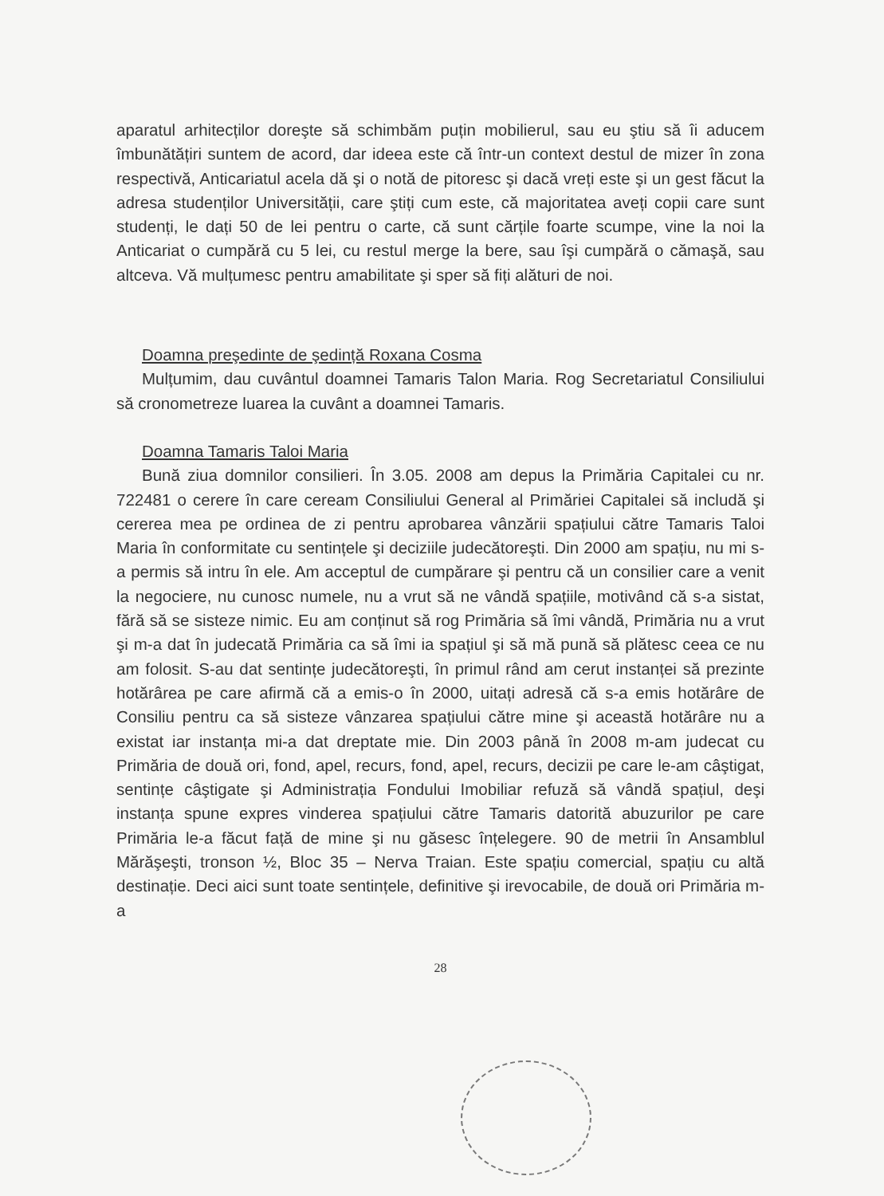aparatul arhitecților doreşte să schimbăm puțin mobilierul, sau eu ştiu să îi aducem îmbunătățiri suntem de acord, dar ideea este că într-un context destul de mizer în zona respectivă, Anticariatul acela dă şi o notă de pitoresc şi dacă vreți este şi un gest făcut la adresa studenților Universității, care ştiți cum este, că majoritatea aveți copii care sunt studenți, le dați 50 de lei pentru o carte, că sunt cărțile foarte scumpe, vine la noi la Anticariat o cumpără cu 5 lei, cu restul merge la bere, sau îşi cumpără o cămaşă, sau altceva. Vă mulțumesc pentru amabilitate şi sper să fiți alături de noi.
Doamna preşedinte de şedință Roxana Cosma
Mulțumim, dau cuvântul doamnei Tamaris Talon Maria. Rog Secretariatul Consiliului să cronometreze luarea la cuvânt a doamnei Tamaris.
Doamna Tamaris Taloi Maria
Bună ziua domnilor consilieri. În 3.05. 2008 am depus la Primăria Capitalei cu nr. 722481 o cerere în care ceream Consiliului General al Primăriei Capitalei să includă şi cererea mea pe ordinea de zi pentru aprobarea vânzării spațiului către Tamaris Taloi Maria în conformitate cu sentințele şi deciziile judecătoreşti. Din 2000 am spațiu, nu mi s-a permis să intru în ele. Am acceptul de cumpărare şi pentru că un consilier care a venit la negociere, nu cunosc numele, nu a vrut să ne vândă spațiile, motivând că s-a sistat, fără să se sisteze nimic. Eu am conținut să rog Primăria să îmi vândă, Primăria nu a vrut şi m-a dat în judecată Primăria ca să îmi ia spațiul şi să mă pună să plătesc ceea ce nu am folosit. S-au dat sentințe judecătoreşti, în primul rând am cerut instanței să prezinte hotărârea pe care afirmă că a emis-o în 2000, uitați adresă că s-a emis hotărâre de Consiliu pentru ca să sisteze vânzarea spațiului către mine şi această hotărâre nu a existat iar instanța mi-a dat dreptate mie. Din 2003 până în 2008 m-am judecat cu Primăria de două ori, fond, apel, recurs, fond, apel, recurs, decizii pe care le-am câştigat, sentințe câştigate şi Administrația Fondului Imobiliar refuză să vândă spațiul, deşi instanța spune expres vinderea spațiului către Tamaris datorită abuzurilor pe care Primăria le-a făcut față de mine şi nu găsesc înțelegere. 90 de metrii în Ansamblul Mărăşeşti, tronson ½, Bloc 35 – Nerva Traian. Este spațiu comercial, spațiu cu altă destinație. Deci aici sunt toate sentințele, definitive şi irevocabile, de două ori Primăria m-a
28